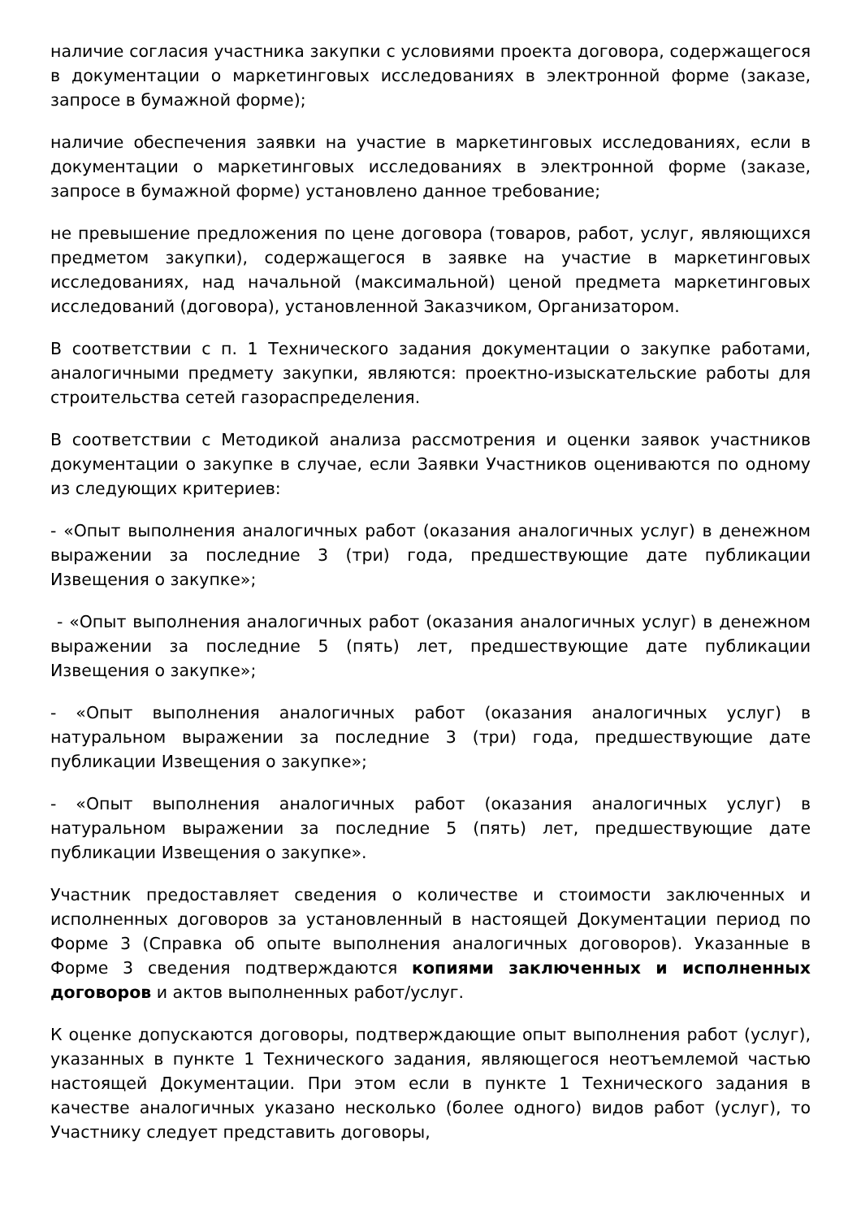наличие согласия участника закупки с условиями проекта договора, содержащегося в документации о маркетинговых исследованиях в электронной форме (заказе, запросе в бумажной форме);
наличие обеспечения заявки на участие в маркетинговых исследованиях, если в документации о маркетинговых исследованиях в электронной форме (заказе, запросе в бумажной форме) установлено данное требование;
не превышение предложения по цене договора (товаров, работ, услуг, являющихся предметом закупки), содержащегося в заявке на участие в маркетинговых исследованиях, над начальной (максимальной) ценой предмета маркетинговых исследований (договора), установленной Заказчиком, Организатором.
В соответствии с п. 1 Технического задания документации о закупке работами, аналогичными предмету закупки, являются: проектно-изыскательские работы для строительства сетей газораспределения.
В соответствии с Методикой анализа рассмотрения и оценки заявок участников документации о закупке в случае, если Заявки Участников оцениваются по одному из следующих критериев:
- «Опыт выполнения аналогичных работ (оказания аналогичных услуг) в денежном выражении за последние 3 (три) года, предшествующие дате публикации Извещения о закупке»;
- «Опыт выполнения аналогичных работ (оказания аналогичных услуг) в денежном выражении за последние 5 (пять) лет, предшествующие дате публикации Извещения о закупке»;
- «Опыт выполнения аналогичных работ (оказания аналогичных услуг) в натуральном выражении за последние 3 (три) года, предшествующие дате публикации Извещения о закупке»;
- «Опыт выполнения аналогичных работ (оказания аналогичных услуг) в натуральном выражении за последние 5 (пять) лет, предшествующие дате публикации Извещения о закупке».
Участник предоставляет сведения о количестве и стоимости заключенных и исполненных договоров за установленный в настоящей Документации период по Форме 3 (Справка об опыте выполнения аналогичных договоров). Указанные в Форме 3 сведения подтверждаются копиями заключенных и исполненных договоров и актов выполненных работ/услуг.
К оценке допускаются договоры, подтверждающие опыт выполнения работ (услуг), указанных в пункте 1 Технического задания, являющегося неотъемлемой частью настоящей Документации. При этом если в пункте 1 Технического задания в качестве аналогичных указано несколько (более одного) видов работ (услуг), то Участнику следует представить договоры,